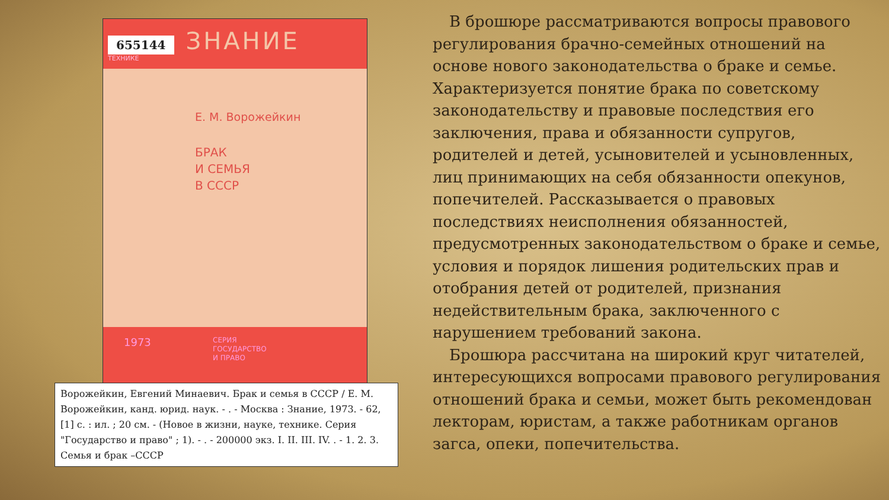655144 ЗНАНИЕ
ТЕХНИКЕ
Е. М. Ворожейкин
БРАК
И СЕМЬЯ
В СССР
1973
СЕРИЯ
ГОСУДАРСТВО
И ПРАВО
Ворожейкин, Евгений Минаевич. Брак и семья в СССР / Е. М. Ворожейкин, канд. юрид. наук. - . - Москва : Знание, 1973. - 62, [1] с. : ил. ; 20 см. - (Новое в жизни, науке, технике. Серия "Государство и право" ; 1). - . - 200000 экз. I. II. III. IV. . - 1. 2. 3. Семья и брак –СССР
В брошюре рассматриваются вопросы правового регулирования брачно-семейных отношений на основе нового законодательства о браке и семье. Характеризуется понятие брака по советскому законодательству и правовые последствия его заключения, права и обязанности супругов, родителей и детей, усыновителей и усыновленных, лиц принимающих на себя обязанности опекунов, попечителей. Рассказывается о правовых последствиях неисполнения обязанностей, предусмотренных законодательством о браке и семье, условия и порядок лишения родительских прав и отобрания детей от родителей, признания недействительным брака, заключенного с нарушением требований закона.
Брошюра рассчитана на широкий круг читателей, интересующихся вопросами правового регулирования отношений брака и семьи, может быть рекомендован лекторам, юристам, а также работникам органов загса, опеки, попечительства.